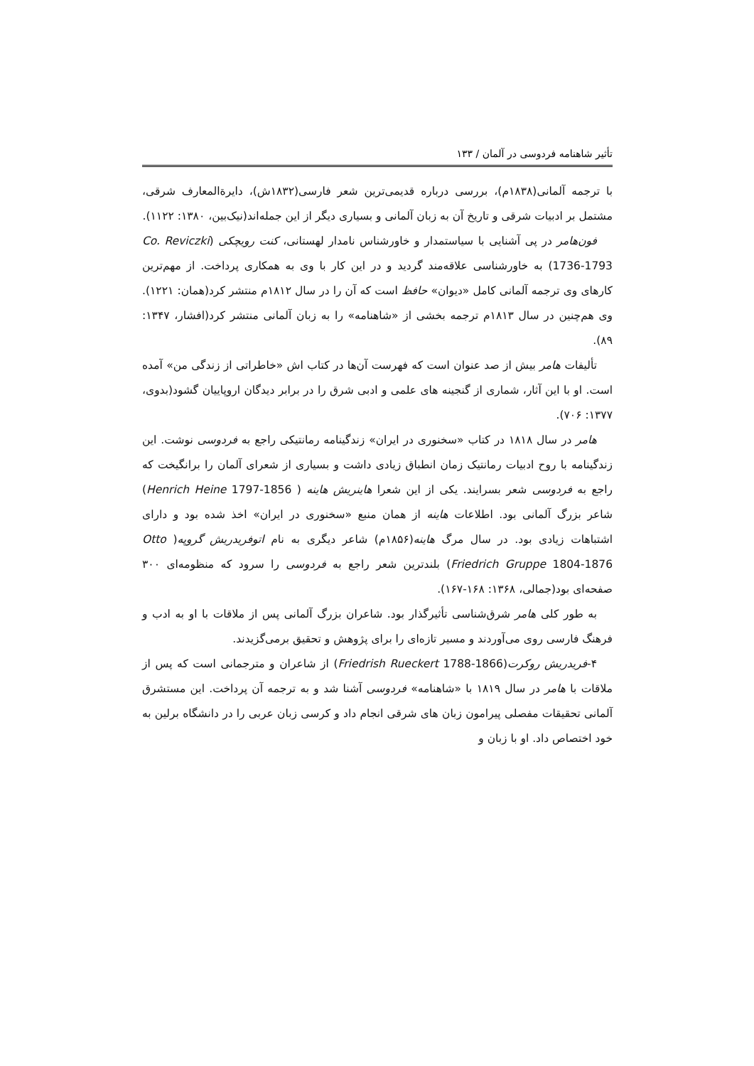تأثیر شاهنامه فردوسی در آلمان / ۱۳۳
با ترجمه آلمانی(۱۸۳۸م)، بررسی درباره قدیمی‌ترین شعر فارسی(۱۸۳۲ش)، دایرةالمعارف شرقی، مشتمل بر ادبیات شرقی و تاریخ آن به زبان آلمانی و بسیاری دیگر از این جمله‌اند(نیک‌بین، ۱۳۸۰: ۱۱۲۲).
فون‌هامر در پی آشنایی با سیاستمدار و خاورشناس نامدار لهستانی، کنت رویچکی (Co. Reviczki 1736-1793) به خاورشناسی علاقه‌مند گردید و در این کار با وی به همکاری پرداخت. از مهم‌ترین کارهای وی ترجمه آلمانی کامل «دیوان» حافظ است که آن را در سال ۱۸۱۲م منتشر کرد(همان: ۱۲۲۱). وی هم‌چنین در سال ۱۸۱۳م ترجمه بخشی از «شاهنامه» را به زبان آلمانی منتشر کرد(افشار، ۱۳۴۷: ۸۹).
تألیفات هامر بیش از صد عنوان است که فهرست آن‌ها در کتاب اش «خاطراتی از زندگی من» آمده است. او با این آثار، شماری از گنجینه های علمی و ادبی شرق را در برابر دیدگان اروپاییان گشود(بدوی، ۱۳۷۷: ۷۰۶).
هامر در سال ۱۸۱۸ در کتاب «سخنوری در ایران» زندگینامه رمانتیکی راجع به فردوسی نوشت. این زندگینامه با روح ادبیات رمانتیک زمان انطباق زیادی داشت و بسیاری از شعرای آلمان را برانگیخت که راجع به فردوسی شعر بسرایند. یکی از این شعرا هاینریش هاینه ( Henrich Heine 1797-1856) شاعر بزرگ آلمانی بود. اطلاعات هاینه از همان منبع «سخنوری در ایران» اخذ شده بود و دارای اشتباهات زیادی بود. در سال مرگ هاینه(۱۸۵۶م) شاعر دیگری به نام اتوفریدریش گروپه( Otto Friedrich Gruppe 1804-1876) بلندترین شعر راجع به فردوسی را سرود که منظومه‌ای ۳۰۰ صفحه‌ای بود(جمالی، ۱۳۶۸: ۱۶۸-۱۶۷).
به طور کلی هامر شرق‌شناسی تأثیرگذار بود. شاعران بزرگ آلمانی پس از ملاقات با او به ادب و فرهنگ فارسی روی می‌آوردند و مسیر تازه‌ای را برای پژوهش و تحقیق برمی‌گزیدند.
۴-فریدریش روکرت(Friedrish Rueckert 1788-1866) از شاعران و مترجمانی است که پس از ملاقات با هامر در سال ۱۸۱۹ با «شاهنامه» فردوسی آشنا شد و به ترجمه آن پرداخت. این مستشرق آلمانی تحقیقات مفصلی پیرامون زبان های شرقی انجام داد و کرسی زبان عربی را در دانشگاه برلین به خود اختصاص داد. او با زبان و